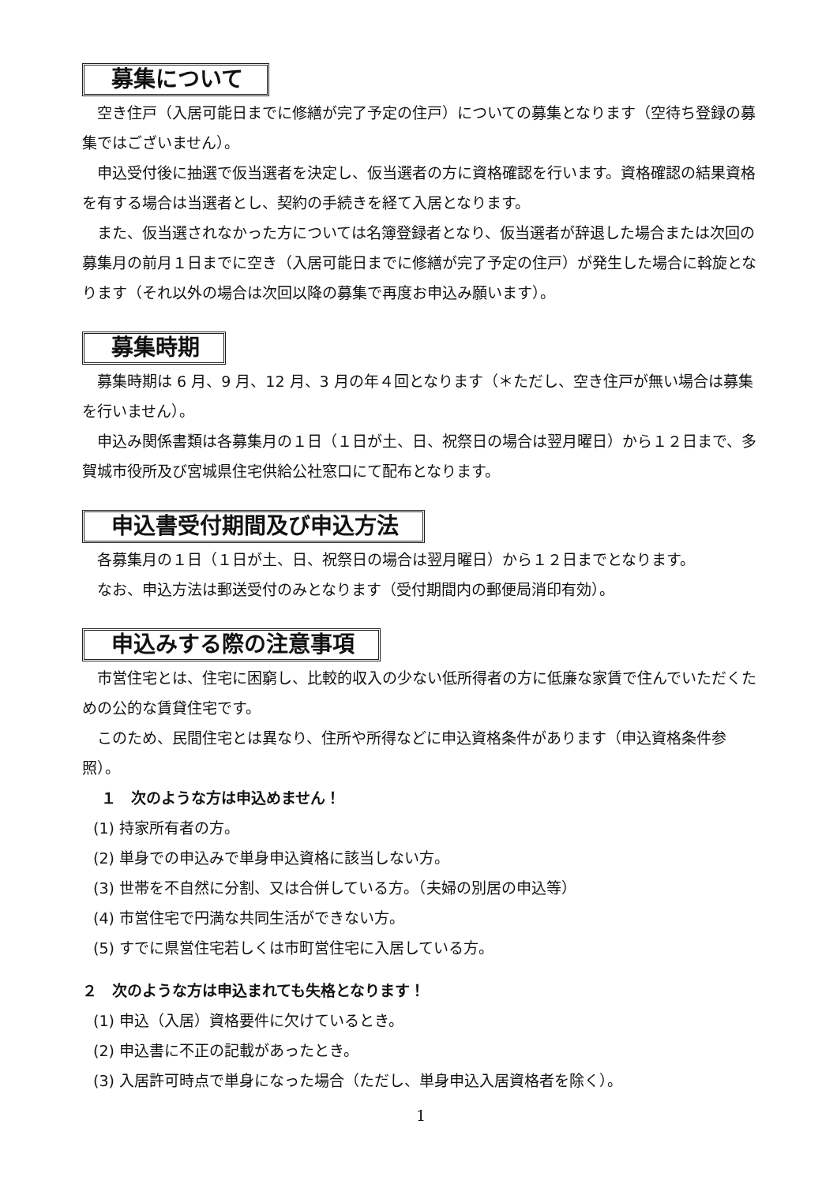募集について
空き住戸（入居可能日までに修繕が完了予定の住戸）についての募集となります（空待ち登録の募集ではございません）。
申込受付後に抽選で仮当選者を決定し、仮当選者の方に資格確認を行います。資格確認の結果資格を有する場合は当選者とし、契約の手続きを経て入居となります。
また、仮当選されなかった方については名簿登録者となり、仮当選者が辞退した場合または次回の募集月の前月１日までに空き（入居可能日までに修繕が完了予定の住戸）が発生した場合に斡旋となります（それ以外の場合は次回以降の募集で再度お申込み願います）。
募集時期
募集時期は 6 月、9 月、12 月、3 月の年４回となります（＊ただし、空き住戸が無い場合は募集を行いません）。
申込み関係書類は各募集月の１日（１日が土、日、祝祭日の場合は翌月曜日）から１２日まで、多賀城市役所及び宮城県住宅供給公社窓口にて配布となります。
申込書受付期間及び申込方法
各募集月の１日（１日が土、日、祝祭日の場合は翌月曜日）から１２日までとなります。
なお、申込方法は郵送受付のみとなります（受付期間内の郵便局消印有効）。
申込みする際の注意事項
市営住宅とは、住宅に困窮し、比較的収入の少ない低所得者の方に低廉な家賃で住んでいただくための公的な賃貸住宅です。
このため、民間住宅とは異なり、住所や所得などに申込資格条件があります（申込資格条件参照）。
１　次のような方は申込めません！
(1) 持家所有者の方。
(2) 単身での申込みで単身申込資格に該当しない方。
(3) 世帯を不自然に分割、又は合併している方。（夫婦の別居の申込等）
(4) 市営住宅で円満な共同生活ができない方。
(5) すでに県営住宅若しくは市町営住宅に入居している方。
２　次のような方は申込まれても失格となります！
(1) 申込（入居）資格要件に欠けているとき。
(2) 申込書に不正の記載があったとき。
(3) 入居許可時点で単身になった場合（ただし、単身申込入居資格者を除く）。
1